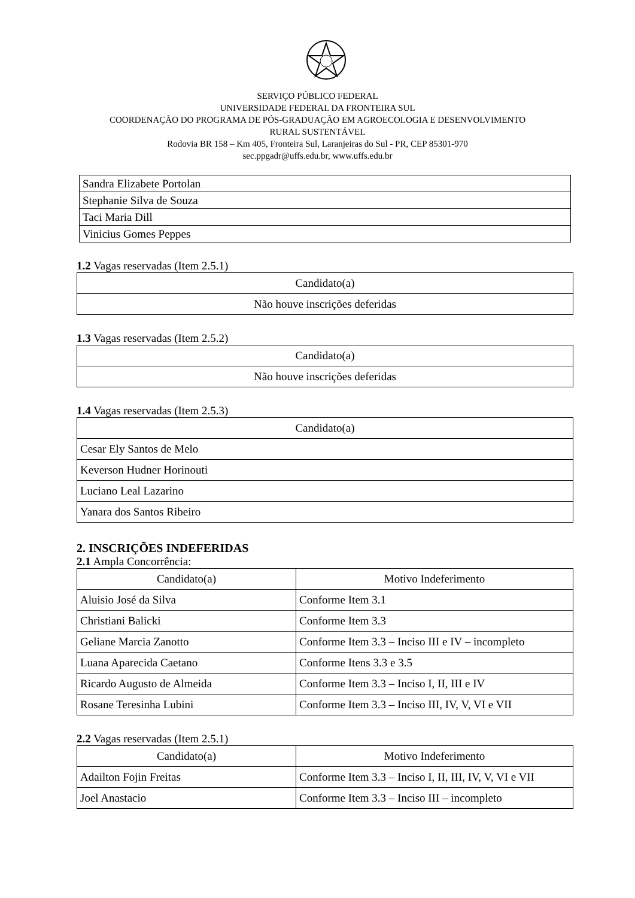SERVIÇO PÚBLICO FEDERAL
UNIVERSIDADE FEDERAL DA FRONTEIRA SUL
COORDENAÇÃO DO PROGRAMA DE PÓS-GRADUAÇÃO EM AGROECOLOGIA E DESENVOLVIMENTO
RURAL SUSTENTÁVEL
Rodovia BR 158 – Km 405, Fronteira Sul, Laranjeiras do Sul - PR, CEP 85301-970
sec.ppgadr@uffs.edu.br, www.uffs.edu.br
| Sandra Elizabete Portolan |
| Stephanie Silva de Souza |
| Taci Maria Dill |
| Vinicius Gomes Peppes |
1.2 Vagas reservadas (Item 2.5.1)
| Candidato(a) |
| --- |
| Não houve inscrições deferidas |
1.3 Vagas reservadas (Item 2.5.2)
| Candidato(a) |
| --- |
| Não houve inscrições deferidas |
1.4 Vagas reservadas (Item 2.5.3)
| Candidato(a) |
| --- |
| Cesar Ely Santos de Melo |
| Keverson Hudner Horinouti |
| Luciano Leal Lazarino |
| Yanara dos Santos Ribeiro |
2. INSCRIÇÕES INDEFERIDAS
2.1 Ampla Concorrência:
| Candidato(a) | Motivo Indeferimento |
| --- | --- |
| Aluisio José da Silva | Conforme Item 3.1 |
| Christiani Balicki | Conforme Item 3.3 |
| Geliane Marcia Zanotto | Conforme Item 3.3 – Inciso III e IV – incompleto |
| Luana Aparecida Caetano | Conforme Itens 3.3 e 3.5 |
| Ricardo Augusto de Almeida | Conforme Item 3.3 – Inciso I, II, III e IV |
| Rosane Teresinha Lubini | Conforme Item 3.3 – Inciso III, IV, V, VI e VII |
2.2 Vagas reservadas (Item 2.5.1)
| Candidato(a) | Motivo Indeferimento |
| --- | --- |
| Adailton Fojin Freitas | Conforme Item 3.3 – Inciso I, II, III, IV, V, VI e VII |
| Joel Anastacio | Conforme Item 3.3 – Inciso III – incompleto |